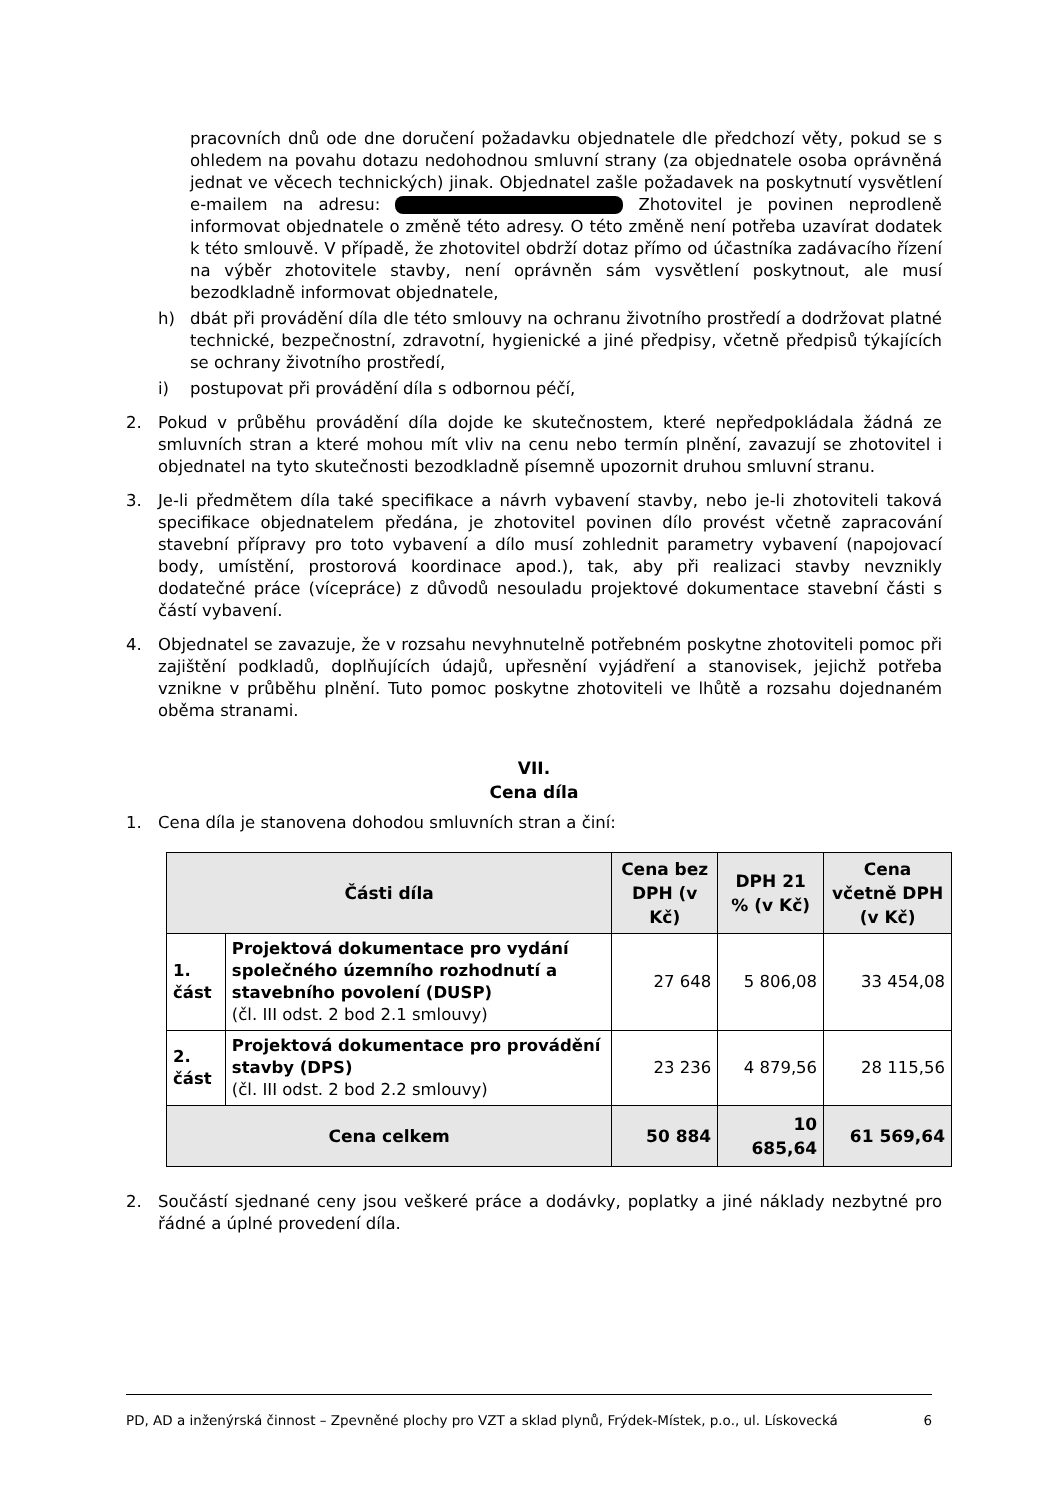pracovních dnů ode dne doručení požadavku objednatele dle předchozí věty, pokud se s ohledem na povahu dotazu nedohodnou smluvní strany (za objednatele osoba oprávněná jednat ve věcech technických) jinak. Objednatel zašle požadavek na poskytnutí vysvětlení e-mailem na adresu: Zhotovitel je povinen neprodleně informovat objednatele o změně této adresy. O této změně není potřeba uzavírat dodatek k této smlouvě. V případě, že zhotovitel obdrží dotaz přímo od účastníka zadávacího řízení na výběr zhotovitele stavby, není oprávněn sám vysvětlení poskytnout, ale musí bezodkladně informovat objednatele,
h) dbát při provádění díla dle této smlouvy na ochranu životního prostředí a dodržovat platné technické, bezpečnostní, zdravotní, hygienické a jiné předpisy, včetně předpisů týkajících se ochrany životního prostředí,
i) postupovat při provádění díla s odbornou péčí,
2. Pokud v průběhu provádění díla dojde ke skutečnostem, které nepředpokládala žádná ze smluvních stran a které mohou mít vliv na cenu nebo termín plnění, zavazují se zhotovitel i objednatel na tyto skutečnosti bezodkladně písemně upozornit druhou smluvní stranu.
3. Je-li předmětem díla také specifikace a návrh vybavení stavby, nebo je-li zhotoviteli taková specifikace objednatelem předána, je zhotovitel povinen dílo provést včetně zapracování stavební přípravy pro toto vybavení a dílo musí zohlednit parametry vybavení (napojovací body, umístění, prostorová koordinace apod.), tak, aby při realizaci stavby nevznikly dodatečné práce (vícepráce) z důvodů nesouladu projektové dokumentace stavební části s částí vybavení.
4. Objednatel se zavazuje, že v rozsahu nevyhnutelně potřebném poskytne zhotoviteli pomoc při zajištění podkladů, doplňujících údajů, upřesnění vyjádření a stanovisek, jejichž potřeba vznikne v průběhu plnění. Tuto pomoc poskytne zhotoviteli ve lhůtě a rozsahu dojednaném oběma stranami.
VII.
Cena díla
1. Cena díla je stanovena dohodou smluvních stran a činí:
| Části díla | | Cena bez DPH (v Kč) | DPH 21 % (v Kč) | Cena včetně DPH (v Kč) |
| --- | --- | --- | --- | --- |
| 1. část | Projektová dokumentace pro vydání společného územního rozhodnutí a stavebního povolení (DUSP) (čl. III odst. 2 bod 2.1 smlouvy) | 27 648 | 5 806,08 | 33 454,08 |
| 2. část | Projektová dokumentace pro provádění stavby (DPS) (čl. III odst. 2 bod 2.2 smlouvy) | 23 236 | 4 879,56 | 28 115,56 |
| Cena celkem | | 50 884 | 10 685,64 | 61 569,64 |
2. Součástí sjednané ceny jsou veškeré práce a dodávky, poplatky a jiné náklady nezbytné pro řádné a úplné provedení díla.
PD, AD a inženýrská činnost – Zpevněné plochy pro VZT a sklad plynů, Frýdek-Místek, p.o., ul. Lískovecká 6